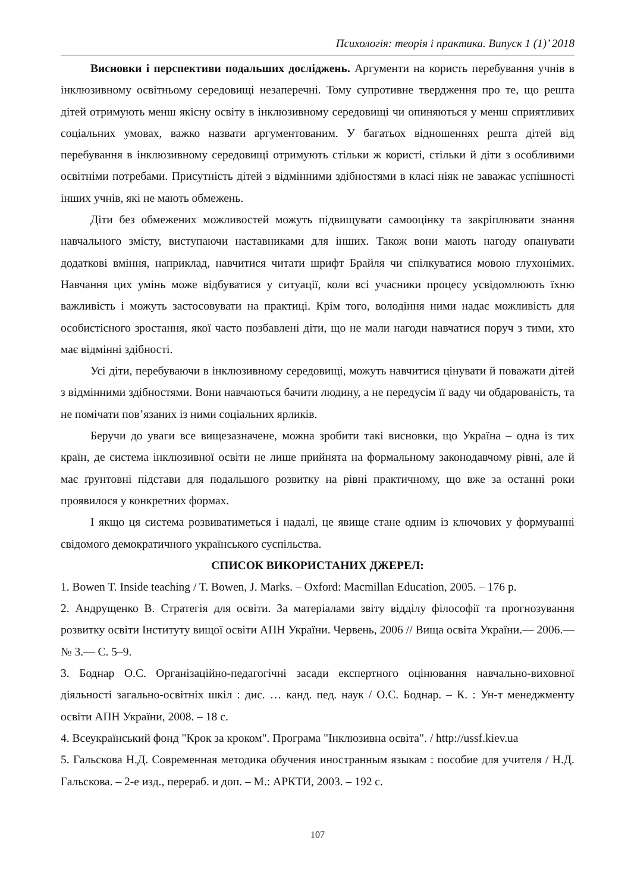Психологія: теорія і практика. Випуск 1 (1)’ 2018
Висновки і перспективи подальших досліджень. Аргументи на користь перебування учнів в інклюзивному освітньому середовищі незаперечні. Тому супротивне твердження про те, що решта дітей отримують менш якісну освіту в інклюзивному середовищі чи опиняються у менш сприятливих соціальних умовах, важко назвати аргументованим. У багатьох відношеннях решта дітей від перебування в інклюзивному середовищі отримують стільки ж користі, стільки й діти з особливими освітніми потребами. Присутність дітей з відмінними здібностями в класі ніяк не заважає успішності інших учнів, які не мають обмежень.
Діти без обмежених можливостей можуть підвищувати самооцінку та закріплювати знання навчального змісту, виступаючи наставниками для інших. Також вони мають нагоду опанувати додаткові вміння, наприклад, навчитися читати шрифт Брайля чи спілкуватися мовою глухонімих. Навчання цих умінь може відбуватися у ситуації, коли всі учасники процесу усвідомлюють їхню важливість і можуть застосовувати на практиці. Крім того, володіння ними надає можливість для особистісного зростання, якої часто позбавлені діти, що не мали нагоди навчатися поруч з тими, хто має відмінні здібності.
Усі діти, перебуваючи в інклюзивному середовищі, можуть навчитися цінувати й поважати дітей з відмінними здібностями. Вони навчаються бачити людину, а не передусім її ваду чи обдарованість, та не помічати пов’язаних із ними соціальних ярликів.
Беручи до уваги все вищезазначене, можна зробити такі висновки, що Україна – одна із тих країн, де система інклюзивної освіти не лише прийнята на формальному законодавчому рівні, але й має ґрунтовні підстави для подальшого розвитку на рівні практичному, що вже за останні роки проявилося у конкретних формах.
І якщо ця система розвиватиметься і надалі, це явище стане одним із ключових у формуванні свідомого демократичного українського суспільства.
СПИСОК ВИКОРИСТАНИХ ДЖЕРЕЛ:
1. Bowen T. Inside teaching / T. Bowen, J. Marks. – Oxford: Macmillan Education, 2005. – 176 p.
2. Андрущенко В. Стратегія для освіти. За матеріалами звіту відділу філософії та прогнозування розвитку освіти Інституту вищої освіти АПН України. Червень, 2006 // Вища освіта України.— 2006.— № 3.— С. 5–9.
3. Боднар О.С. Організаційно-педагогічні засади експертного оцінювання навчально-виховної діяльності загально-освітніх шкіл : дис. … канд. пед. наук / О.С. Боднар. – К. : Ун-т менеджменту освіти АПН України, 2008. – 18 с.
4. Всеукраїнський фонд "Крок за кроком". Програма "Інклюзивна освіта". / http://ussf.kiev.ua
5. Гальскова Н.Д. Современная методика обучения иностранным языкам : пособие для учителя / Н.Д. Гальскова. – 2-е изд., перераб. и доп. – М.: АРКТИ, 2003. – 192 с.
107